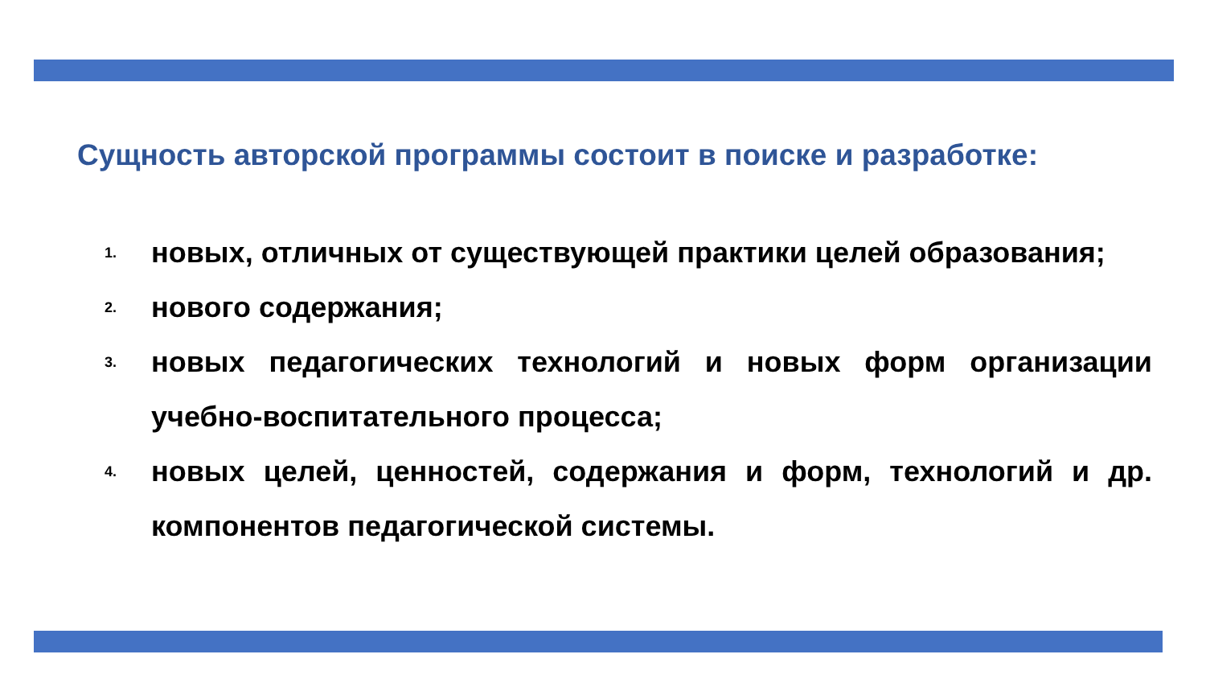Сущность авторской программы состоит в поиске и разработке:
1. новых, отличных от существующей практики целей образования;
2. нового содержания;
3. новых педагогических технологий и новых форм организации учебно-воспитательного процесса;
4. новых целей, ценностей, содержания и форм, технологий и др. компонентов педагогической системы.